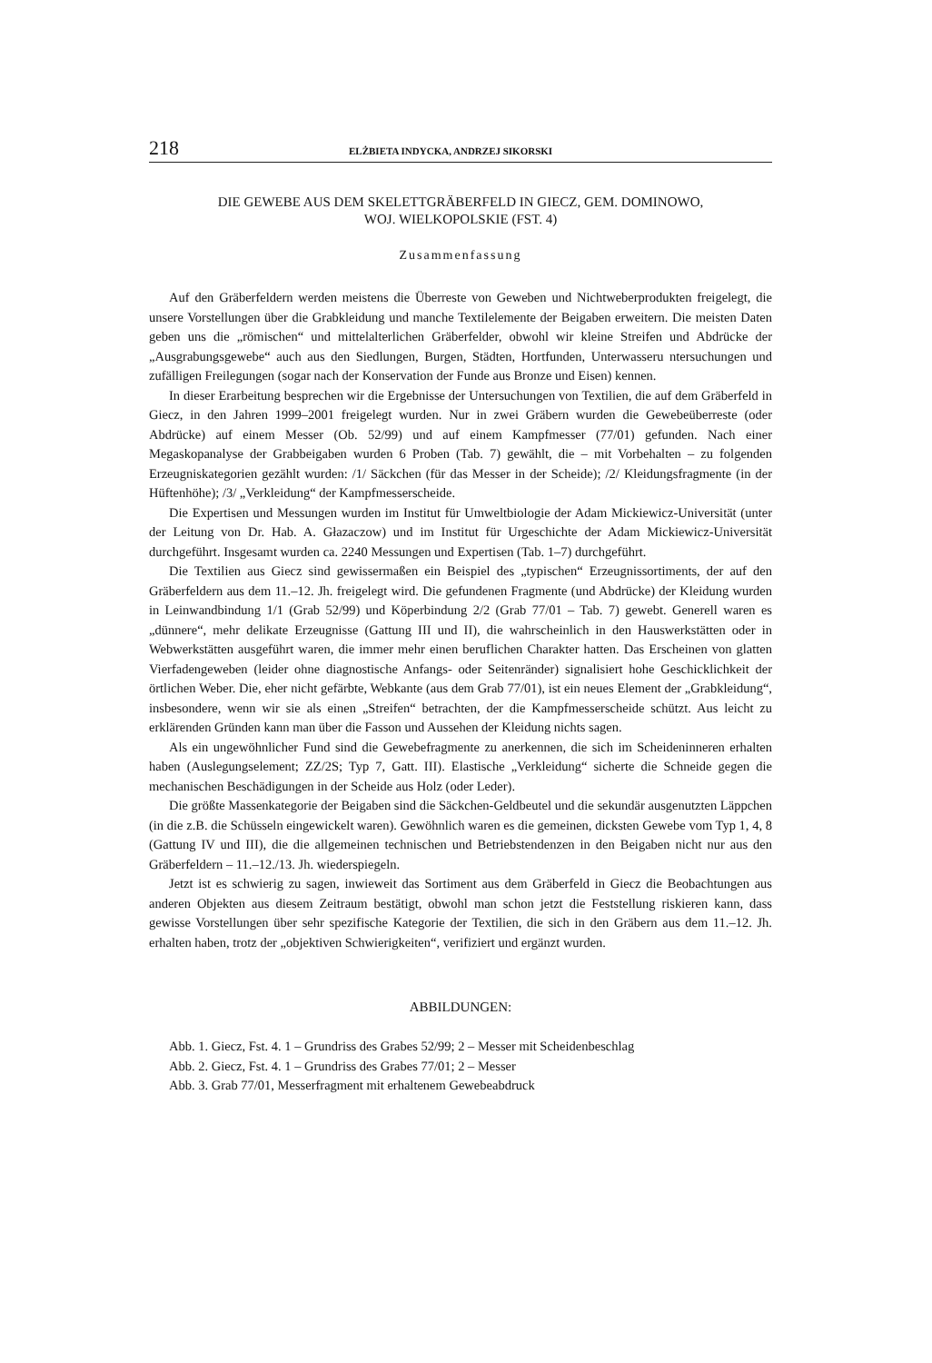218 ELŻBIETA INDYCKA, ANDRZEJ SIKORSKI
DIE GEWEBE AUS DEM SKELETTGRÄBERFELD IN GIECZ, GEM. DOMINOWO,
WOJ. WIELKOPOLSKIE (FST. 4)
Zusammenfassung
Auf den Gräberfeldern werden meistens die Überreste von Geweben und Nichtweberprodukten freigelegt, die unsere Vorstellungen über die Grabkleidung und manche Textilelemente der Beigaben erweitern. Die meisten Daten geben uns die „römischen“ und mittelalterlichen Gräberfelder, obwohl wir kleine Streifen und Abdrücke der „Ausgrabungsgewebe“ auch aus den Siedlungen, Burgen, Städten, Hortfunden, Unterwasseru ntersuchungen und zufälligen Freilegungen (sogar nach der Konservation der Funde aus Bronze und Eisen) kennen.
In dieser Erarbeitung besprechen wir die Ergebnisse der Untersuchungen von Textilien, die auf dem Gräberfeld in Giecz, in den Jahren 1999–2001 freigelegt wurden. Nur in zwei Gräbern wurden die Gewebeüberreste (oder Abdrücke) auf einem Messer (Ob. 52/99) und auf einem Kampfmesser (77/01) gefunden. Nach einer Megaskopanalyse der Grabbeigaben wurden 6 Proben (Tab. 7) gewählt, die – mit Vorbehalten – zu folgenden Erzeugniskategorien gezählt wurden: /1/ Säckchen (für das Messer in der Scheide); /2/ Kleidungsfragmente (in der Hüftenhöhe); /3/ „Verkleidung“ der Kampfmesserscheide.
Die Expertisen und Messungen wurden im Institut für Umweltbiologie der Adam Mickiewicz-Universität (unter der Leitung von Dr. Hab. A. Głazaczow) und im Institut für Urgeschichte der Adam Mickiewicz-Universität durchgeführt. Insgesamt wurden ca. 2240 Messungen und Expertisen (Tab. 1–7) durchgeführt.
Die Textilien aus Giecz sind gewissermaßen ein Beispiel des „typischen“ Erzeugnissortiments, der auf den Gräberfeldern aus dem 11.–12. Jh. freigelegt wird. Die gefundenen Fragmente (und Abdrücke) der Kleidung wurden in Leinwandbindung 1/1 (Grab 52/99) und Köperbindung 2/2 (Grab 77/01 – Tab. 7) gewebt. Generell waren es „dünnere“, mehr delikate Erzeugnisse (Gattung III und II), die wahrscheinlich in den Hauswerkstätten oder in Webwerkstätten ausgeführt waren, die immer mehr einen beruflichen Charakter hatten. Das Erscheinen von glatten Vierfadengeweben (leider ohne diagnostische Anfangs- oder Seitenränder) signalisiert hohe Geschicklichkeit der örtlichen Weber. Die, eher nicht gefärbte, Webkante (aus dem Grab 77/01), ist ein neues Element der „Grabkleidung“, insbesondere, wenn wir sie als einen „Streifen“ betrachten, der die Kampfmesserscheide schützt. Aus leicht zu erklärenden Gründen kann man über die Fasson und Aussehen der Kleidung nichts sagen.
Als ein ungewöhnlicher Fund sind die Gewebefragmente zu anerkennen, die sich im Scheideninneren erhalten haben (Auslegungselement; ZZ/2S; Typ 7, Gatt. III). Elastische „Verkleidung“ sicherte die Schneide gegen die mechanischen Beschädigungen in der Scheide aus Holz (oder Leder).
Die größte Massenkategorie der Beigaben sind die Säckchen-Geldbeutel und die sekundär ausgenutzten Läppchen (in die z.B. die Schüsseln eingewickelt waren). Gewöhnlich waren es die gemeinen, dicksten Gewebe vom Typ 1, 4, 8 (Gattung IV und III), die die allgemeinen technischen und Betriebstendenzen in den Beigaben nicht nur aus den Gräberfeldern – 11.–12./13. Jh. wiederspiegeln.
Jetzt ist es schwierig zu sagen, inwieweit das Sortiment aus dem Gräberfeld in Giecz die Beobachtungen aus anderen Objekten aus diesem Zeitraum bestätigt, obwohl man schon jetzt die Feststellung riskieren kann, dass gewisse Vorstellungen über sehr spezifische Kategorie der Textilien, die sich in den Gräbern aus dem 11.–12. Jh. erhalten haben, trotz der „objektiven Schwierigkeiten“, verifiziert und ergänzt wurden.
ABBILDUNGEN:
Abb. 1. Giecz, Fst. 4. 1 – Grundriss des Grabes 52/99; 2 – Messer mit Scheidenbeschlag
Abb. 2. Giecz, Fst. 4. 1 – Grundriss des Grabes 77/01; 2 – Messer
Abb. 3. Grab 77/01, Messerfragment mit erhaltenem Gewebeabdruck